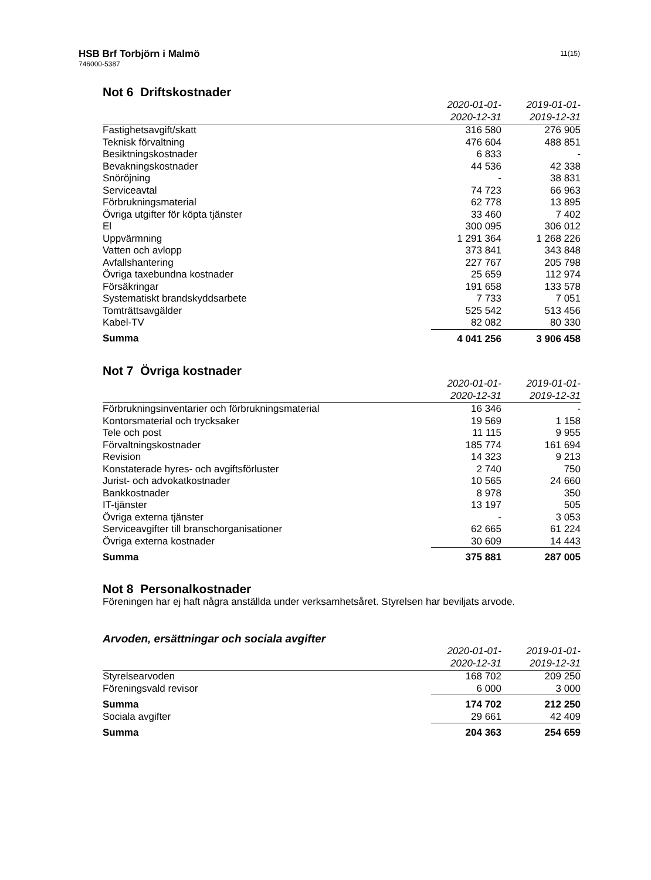HSB Brf Torbjörn i Malmö
746000-5387
11(15)
Not 6 Driftskostnader
| | 2020-01-01- 2020-12-31 | 2019-01-01- 2019-12-31 |
| --- | --- | --- |
| Fastighetsavgift/skatt | 316 580 | 276 905 |
| Teknisk förvaltning | 476 604 | 488 851 |
| Besiktningskostnader | 6 833 | - |
| Bevakningskostnader | 44 536 | 42 338 |
| Snöröjning | - | 38 831 |
| Serviceavtal | 74 723 | 66 963 |
| Förbrukningsmaterial | 62 778 | 13 895 |
| Övriga utgifter för köpta tjänster | 33 460 | 7 402 |
| El | 300 095 | 306 012 |
| Uppvärmning | 1 291 364 | 1 268 226 |
| Vatten och avlopp | 373 841 | 343 848 |
| Avfallshantering | 227 767 | 205 798 |
| Övriga taxebundna kostnader | 25 659 | 112 974 |
| Försäkringar | 191 658 | 133 578 |
| Systematiskt brandskyddsarbete | 7 733 | 7 051 |
| Tomträttsavgälder | 525 542 | 513 456 |
| Kabel-TV | 82 082 | 80 330 |
| Summa | 4 041 256 | 3 906 458 |
Not 7 Övriga kostnader
| | 2020-01-01- 2020-12-31 | 2019-01-01- 2019-12-31 |
| --- | --- | --- |
| Förbrukningsinventarier och förbrukningsmaterial | 16 346 | - |
| Kontorsmaterial och trycksaker | 19 569 | 1 158 |
| Tele och post | 11 115 | 9 955 |
| Förvaltningskostnader | 185 774 | 161 694 |
| Revision | 14 323 | 9 213 |
| Konstaterade hyres- och avgiftsförluster | 2 740 | 750 |
| Jurist- och advokatkostnader | 10 565 | 24 660 |
| Bankkostnader | 8 978 | 350 |
| IT-tjänster | 13 197 | 505 |
| Övriga externa tjänster | - | 3 053 |
| Serviceavgifter till branschorganisationer | 62 665 | 61 224 |
| Övriga externa kostnader | 30 609 | 14 443 |
| Summa | 375 881 | 287 005 |
Not 8 Personalkostnader
Föreningen har ej haft några anställda under verksamhetsåret. Styrelsen har beviljats arvode.
Arvoden, ersättningar och sociala avgifter
| | 2020-01-01- 2020-12-31 | 2019-01-01- 2019-12-31 |
| --- | --- | --- |
| Styrelsearvoden | 168 702 | 209 250 |
| Föreningsvald revisor | 6 000 | 3 000 |
| Summa | 174 702 | 212 250 |
| Sociala avgifter | 29 661 | 42 409 |
| Summa | 204 363 | 254 659 |